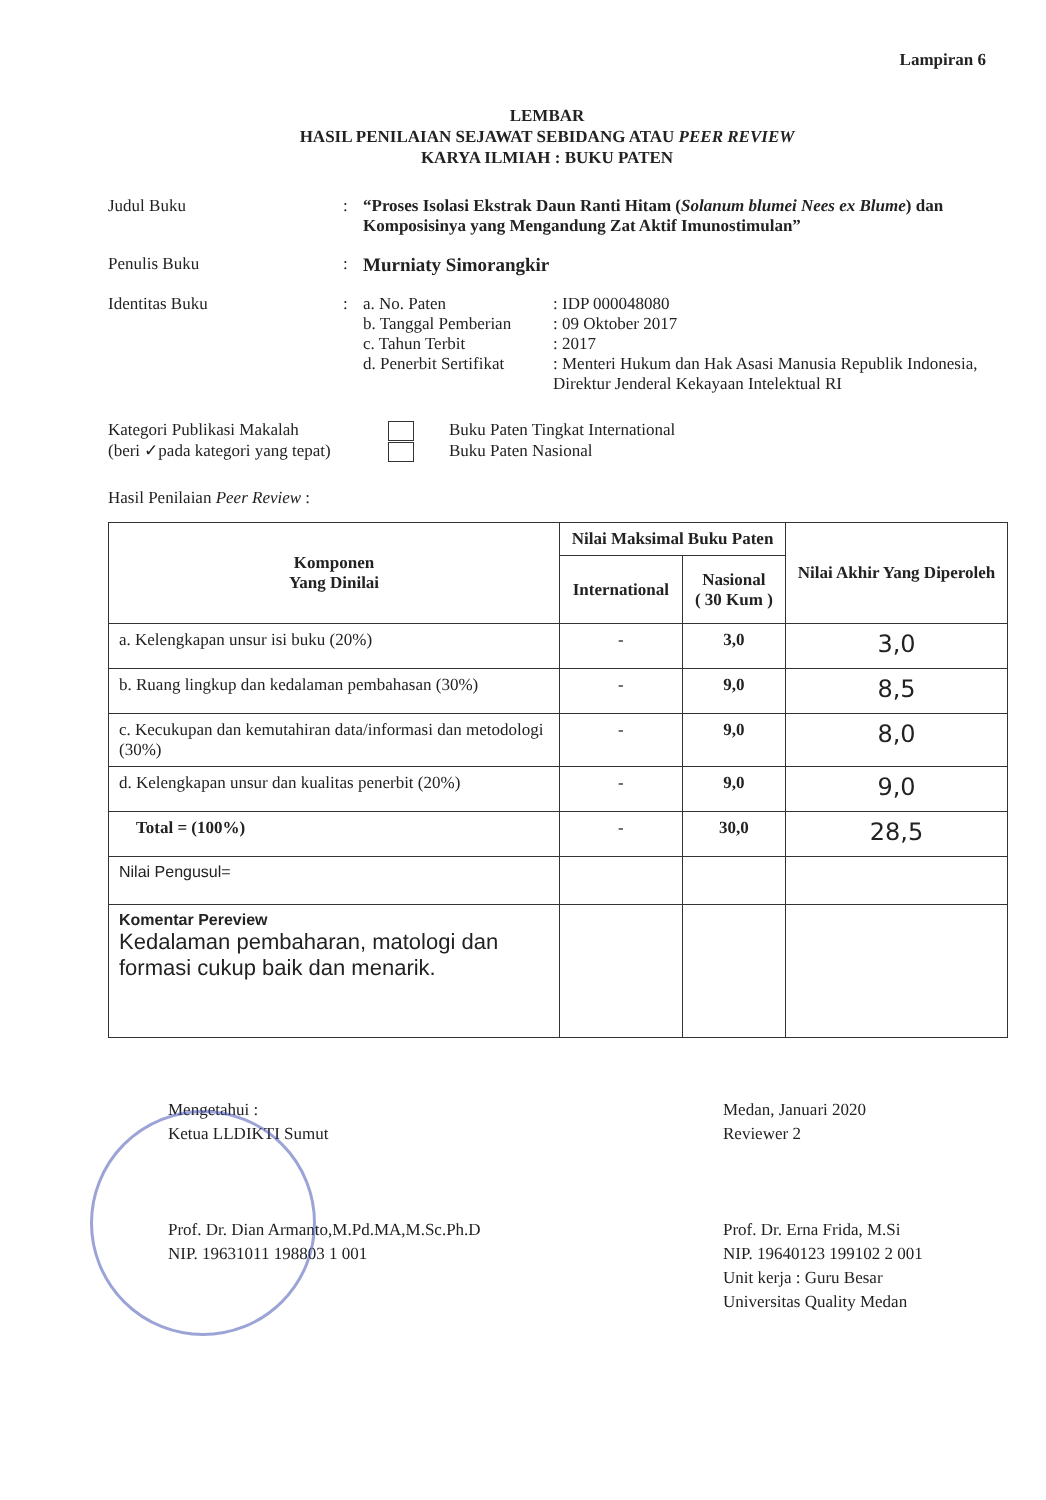Lampiran 6
LEMBAR
HASIL PENILAIAN SEJAWAT SEBIDANG ATAU PEER REVIEW
KARYA ILMIAH : BUKU PATEN
Judul Buku : “Proses Isolasi Ekstrak Daun Ranti Hitam (Solanum blumei Nees ex Blume) dan Komposisinya yang Mengandung Zat Aktif Imunostimulan”
Penulis Buku : Murniaty Simorangkir
Identitas Buku : a. No. Paten
: IDP 000048080
b. Tanggal Pemberian
: 09 Oktober 2017
c. Tahun Terbit
: 2017
d. Penerbit Sertifikat
: Menteri Hukum dan Hak Asasi Manusia Republik Indonesia, Direktur Jenderal Kekayaan Intelektual RI
Kategori Publikasi Makalah
(beri ✓pada kategori yang tepat)
Buku Paten Tingkat International
Buku Paten Nasional
Hasil Penilaian Peer Review :
| Komponen Yang Dinilai | Nilai Maksimal Buku Paten | | Nilai Akhir Yang Diperoleh |
| --- | --- | --- | --- |
| | International | Nasional ( 30 Kum ) | |
| a. Kelengkapan unsur isi buku (20%) | - | 3,0 | 3,0 |
| b. Ruang lingkup dan kedalaman pembahasan (30%) | - | 9,0 | 8,5 |
| c. Kecukupan dan kemutahiran data/informasi dan metodologi (30%) | - | 9,0 | 8,0 |
| d. Kelengkapan unsur dan kualitas penerbit (20%) | - | 9,0 | 9,0 |
| Total = (100%) | - | 30,0 | 28,5 |
| Nilai Pengusul= | | | |
| Komentar Pereview Kedalaman pembaharan, matologi dan formasi cukup baik dan menarik. | | | |
Mengetahui :
Ketua LLDIKTI Sumut
Prof. Dr. Dian Armanto,M.Pd.MA,M.Sc.Ph.D
NIP. 19631011 198803 1 001
Medan, Januari 2020
Reviewer 2
Prof. Dr. Erna Frida, M.Si
NIP. 19640123 199102 2 001
Unit kerja : Guru Besar
Universitas Quality Medan